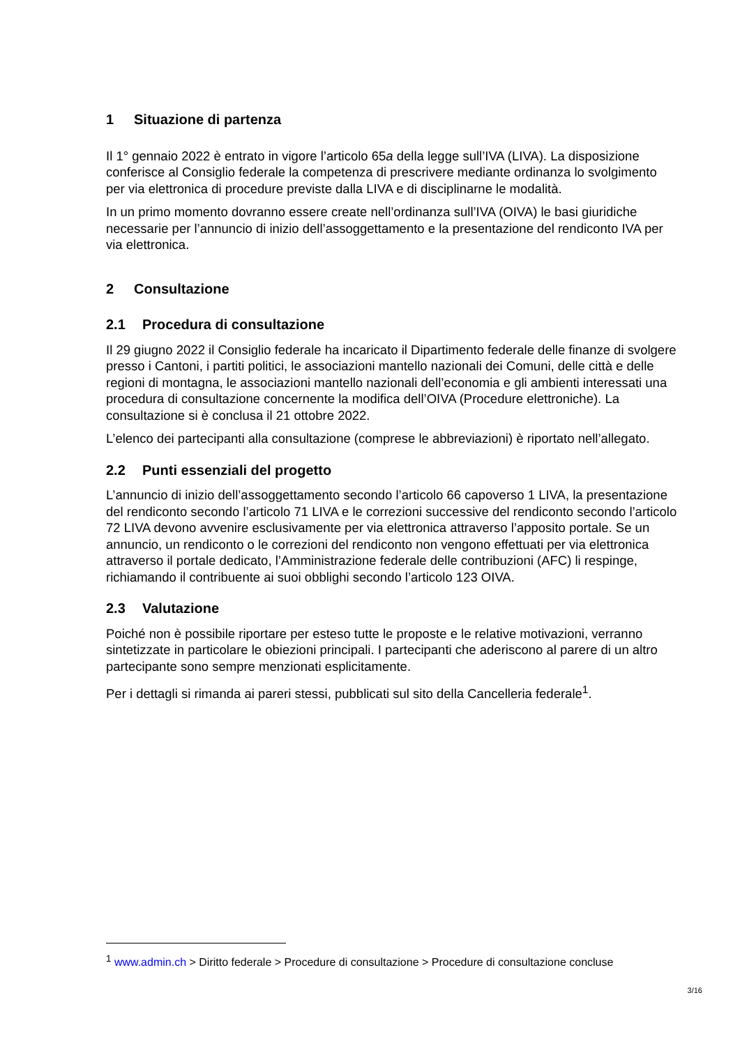1 Situazione di partenza
Il 1° gennaio 2022 è entrato in vigore l’articolo 65a della legge sull’IVA (LIVA). La disposizione conferisce al Consiglio federale la competenza di prescrivere mediante ordinanza lo svolgimento per via elettronica di procedure previste dalla LIVA e di disciplinarne le modalità.
In un primo momento dovranno essere create nell’ordinanza sull’IVA (OIVA) le basi giuridiche necessarie per l’annuncio di inizio dell’assoggettamento e la presentazione del rendiconto IVA per via elettronica.
2 Consultazione
2.1 Procedura di consultazione
Il 29 giugno 2022 il Consiglio federale ha incaricato il Dipartimento federale delle finanze di svolgere presso i Cantoni, i partiti politici, le associazioni mantello nazionali dei Comuni, delle città e delle regioni di montagna, le associazioni mantello nazionali dell’economia e gli ambienti interessati una procedura di consultazione concernente la modifica dell’OIVA (Procedure elettroniche). La consultazione si è conclusa il 21 ottobre 2022.
L’elenco dei partecipanti alla consultazione (comprese le abbreviazioni) è riportato nell’allegato.
2.2 Punti essenziali del progetto
L’annuncio di inizio dell’assoggettamento secondo l’articolo 66 capoverso 1 LIVA, la presentazione del rendiconto secondo l’articolo 71 LIVA e le correzioni successive del rendiconto secondo l’articolo 72 LIVA devono avvenire esclusivamente per via elettronica attraverso l’apposito portale. Se un annuncio, un rendiconto o le correzioni del rendiconto non vengono effettuati per via elettronica attraverso il portale dedicato, l’Amministrazione federale delle contribuzioni (AFC) li respinge, richiamando il contribuente ai suoi obblighi secondo l’articolo 123 OIVA.
2.3 Valutazione
Poiché non è possibile riportare per esteso tutte le proposte e le relative motivazioni, verranno sintetizzate in particolare le obiezioni principali. I partecipanti che aderiscono al parere di un altro partecipante sono sempre menzionati esplicitamente.
Per i dettagli si rimanda ai pareri stessi, pubblicati sul sito della Cancelleria federale<sup>1</sup>.
<sup>1</sup> www.admin.ch > Diritto federale > Procedure di consultazione > Procedure di consultazione concluse
3/16